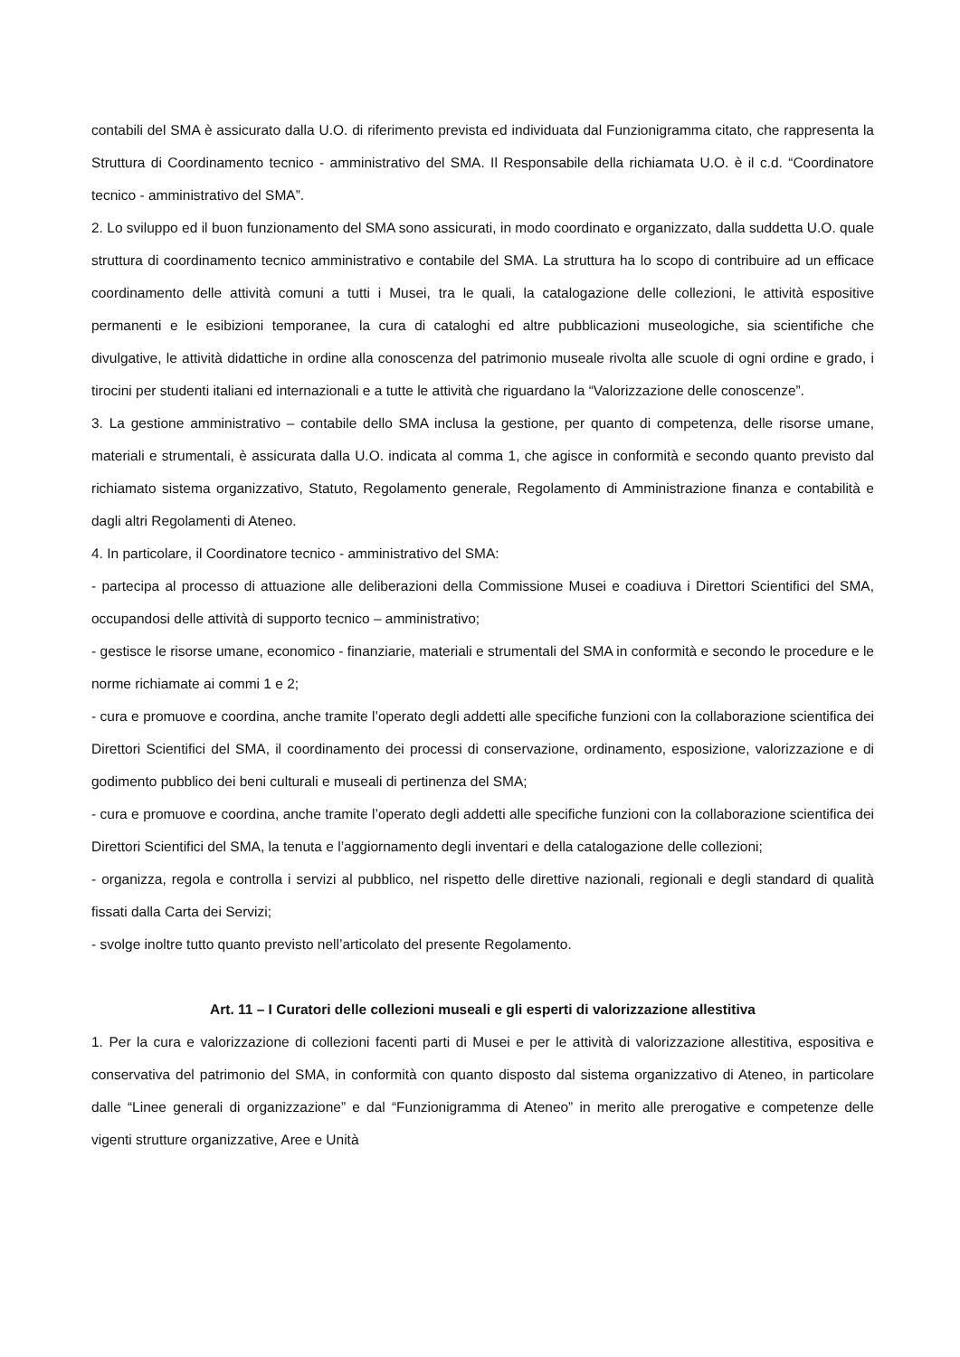contabili del SMA è assicurato dalla U.O. di riferimento prevista ed individuata dal Funzionigramma citato, che rappresenta la Struttura di Coordinamento tecnico - amministrativo del SMA. Il Responsabile della richiamata U.O. è il c.d. “Coordinatore tecnico - amministrativo del SMA”.
2. Lo sviluppo ed il buon funzionamento del SMA sono assicurati, in modo coordinato e organizzato, dalla suddetta U.O. quale struttura di coordinamento tecnico amministrativo e contabile del SMA. La struttura ha lo scopo di contribuire ad un efficace coordinamento delle attività comuni a tutti i Musei, tra le quali, la catalogazione delle collezioni, le attività espositive permanenti e le esibizioni temporanee, la cura di cataloghi ed altre pubblicazioni museologiche, sia scientifiche che divulgative, le attività didattiche in ordine alla conoscenza del patrimonio museale rivolta alle scuole di ogni ordine e grado, i tirocini per studenti italiani ed internazionali e a tutte le attività che riguardano la “Valorizzazione delle conoscenze”.
3. La gestione amministrativo – contabile dello SMA inclusa la gestione, per quanto di competenza, delle risorse umane, materiali e strumentali, è assicurata dalla U.O. indicata al comma 1, che agisce in conformità e secondo quanto previsto dal richiamato sistema organizzativo, Statuto, Regolamento generale, Regolamento di Amministrazione finanza e contabilità e dagli altri Regolamenti di Ateneo.
4. In particolare, il Coordinatore tecnico - amministrativo del SMA:
- partecipa al processo di attuazione alle deliberazioni della Commissione Musei e coadiuva i Direttori Scientifici del SMA, occupandosi delle attività di supporto tecnico – amministrativo;
- gestisce le risorse umane, economico - finanziarie, materiali e strumentali del SMA in conformità e secondo le procedure e le norme richiamate ai commi 1 e 2;
- cura e promuove e coordina, anche tramite l’operato degli addetti alle specifiche funzioni con la collaborazione scientifica dei Direttori Scientifici del SMA, il coordinamento dei processi di conservazione, ordinamento, esposizione, valorizzazione e di godimento pubblico dei beni culturali e museali di pertinenza del SMA;
- cura e promuove e coordina, anche tramite l’operato degli addetti alle specifiche funzioni con la collaborazione scientifica dei Direttori Scientifici del SMA, la tenuta e l’aggiornamento degli inventari e della catalogazione delle collezioni;
- organizza, regola e controlla i servizi al pubblico, nel rispetto delle direttive nazionali, regionali e degli standard di qualità fissati dalla Carta dei Servizi;
- svolge inoltre tutto quanto previsto nell’articolato del presente Regolamento.
Art. 11 – I Curatori delle collezioni museali e gli esperti di valorizzazione allestitiva
1. Per la cura e valorizzazione di collezioni facenti parti di Musei e per le attività di valorizzazione allestitiva, espositiva e conservativa del patrimonio del SMA, in conformità con quanto disposto dal sistema organizzativo di Ateneo, in particolare dalle “Linee generali di organizzazione” e dal “Funzionigramma di Ateneo” in merito alle prerogative e competenze delle vigenti strutture organizzative, Aree e Unità